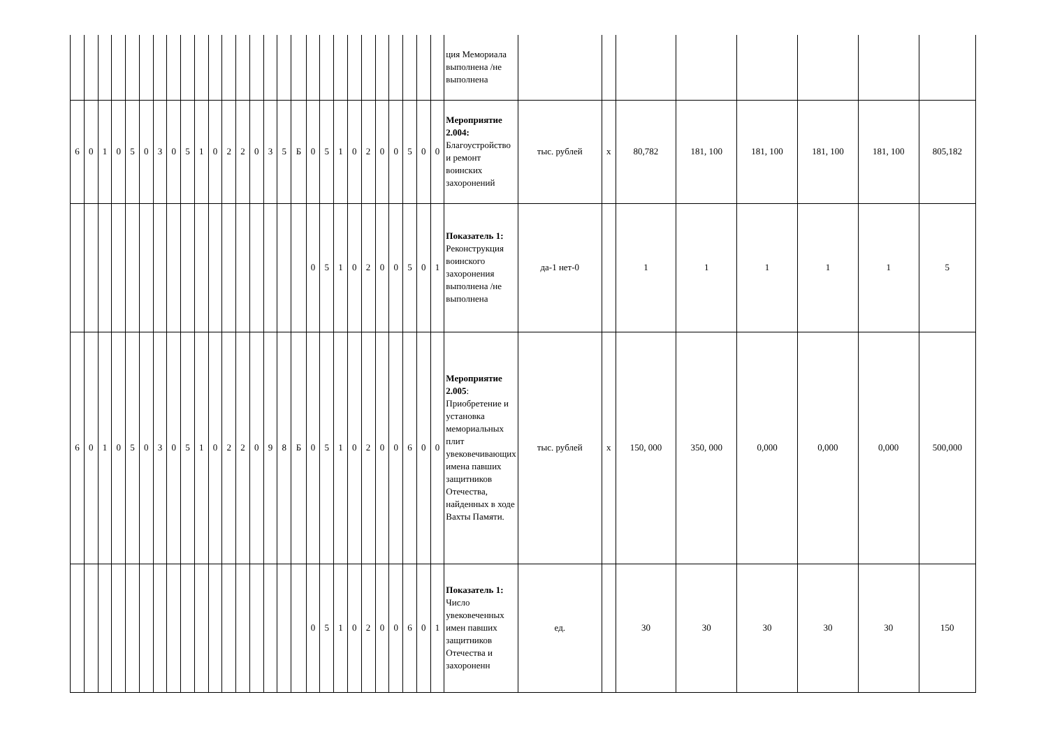| | | | | | | | | | | | | | | | | | | | | | | | | | | | ция Мемориала выполнена /не выполнена | | | | | | | | |
| 6 | 0 | 1 | 0 | 5 | 0 | 3 | 0 | 5 | 1 | 0 | 2 | 2 | 0 | 3 | 5 | Б | 0 | 5 | 1 | 0 | 2 | 0 | 0 | 5 | 0 | 0 | Мероприятие 2.004: Благоустройство и ремонт воинских захоронений | тыс. рублей | х | 80,782 | 181, 100 | 181, 100 | 181, 100 | 181, 100 | 805,182 |
| | | | | | | | | | | | | | | | | | 0 | 5 | 1 | 0 | 2 | 0 | 0 | 5 | 0 | 1 | Показатель 1: Реконструкция воинского захоронения выполнена /не выполнена | да-1 нет-0 | | 1 | 1 | 1 | 1 | 1 | 5 |
| 6 | 0 | 1 | 0 | 5 | 0 | 3 | 0 | 5 | 1 | 0 | 2 | 2 | 0 | 9 | 8 | Б | 0 | 5 | 1 | 0 | 2 | 0 | 0 | 6 | 0 | 0 | Мероприятие 2.005 : Приобретение и установка мемориальных плит увековечивающих имена павших защитников Отечества, найденных в ходе Вахты Памяти. | тыс. рублей | х | 150, 000 | 350, 000 | 0,000 | 0,000 | 0,000 | 500,000 |
| | | | | | | | | | | | | | | | | | 0 | 5 | 1 | 0 | 2 | 0 | 0 | 6 | 0 | 1 | Показатель 1: Число увековеченных имен павших защитников Отечества и захороненн | ед. | | 30 | 30 | 30 | 30 | 30 | 150 |